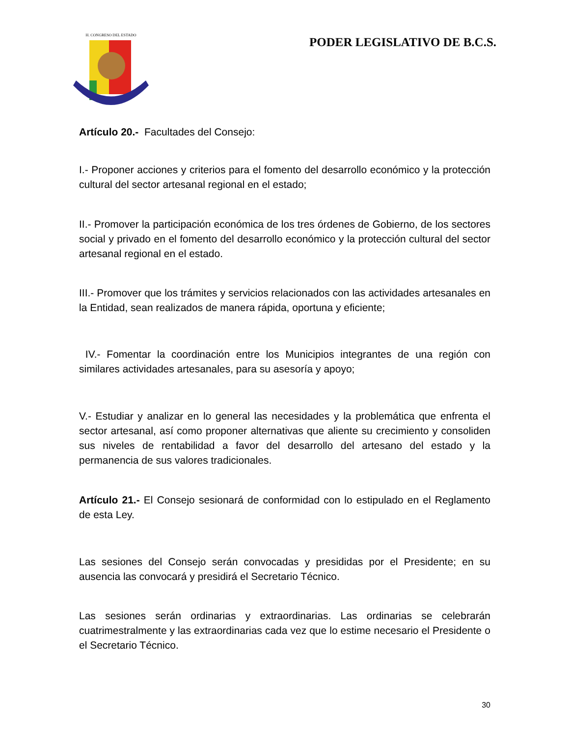H. CONGRESO DEL ESTADO
PODER LEGISLATIVO DE B.C.S.
Artículo 20.- Facultades del Consejo:
I.- Proponer acciones y criterios para el fomento del desarrollo económico y la protección cultural del sector artesanal regional en el estado;
II.- Promover la participación económica de los tres órdenes de Gobierno, de los sectores social y privado en el fomento del desarrollo económico y la protección cultural del sector artesanal regional en el estado.
III.- Promover que los trámites y servicios relacionados con las actividades artesanales en la Entidad, sean realizados de manera rápida, oportuna y eficiente;
IV.- Fomentar la coordinación entre los Municipios integrantes de una región con similares actividades artesanales, para su asesoría y apoyo;
V.- Estudiar y analizar en lo general las necesidades y la problemática que enfrenta el sector artesanal, así como proponer alternativas que aliente su crecimiento y consoliden sus niveles de rentabilidad a favor del desarrollo del artesano del estado y la permanencia de sus valores tradicionales.
Artículo 21.- El Consejo sesionará de conformidad con lo estipulado en el Reglamento de esta Ley.
Las sesiones del Consejo serán convocadas y presididas por el Presidente; en su ausencia las convocará y presidirá el Secretario Técnico.
Las sesiones serán ordinarias y extraordinarias. Las ordinarias se celebrarán cuatrimestralmente y las extraordinarias cada vez que lo estime necesario el Presidente o el Secretario Técnico.
30